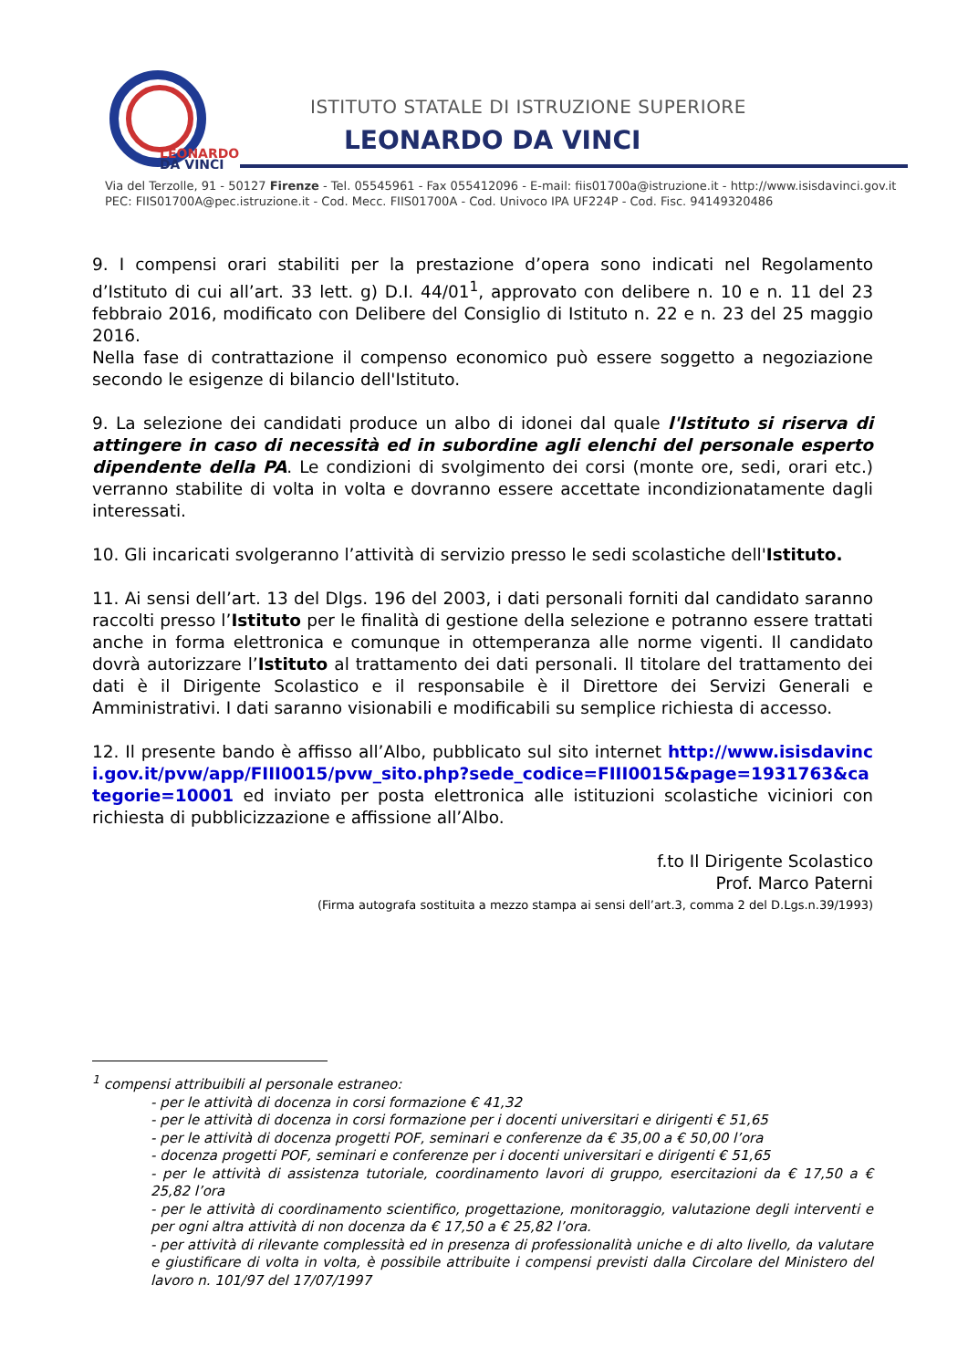LEONARDO
DA VINCI
ISTITUTO STATALE DI ISTRUZIONE SUPERIORE
LEONARDO DA VINCI
Via del Terzolle, 91 - 50127 Firenze - Tel. 05545961 - Fax 055412096 - E-mail: fiis01700a@istruzione.it - http://www.isisdavinci.gov.it
PEC: FIIS01700A@pec.istruzione.it - Cod. Mecc. FIIS01700A - Cod. Univoco IPA UF224P - Cod. Fisc. 94149320486
9. I compensi orari stabiliti per la prestazione d’opera sono indicati nel Regolamento d’Istituto di cui all’art. 33 lett. g) D.I. 44/01<sup>1</sup>, approvato con delibere n. 10 e n. 11 del 23 febbraio 2016, modificato con Delibere del Consiglio di Istituto n. 22 e n. 23 del 25 maggio 2016.
Nella fase di contrattazione il compenso economico può essere soggetto a negoziazione secondo le esigenze di bilancio dell'Istituto.
9. La selezione dei candidati produce un albo di idonei dal quale l'Istituto si riserva di attingere in caso di necessità ed in subordine agli elenchi del personale esperto dipendente della PA. Le condizioni di svolgimento dei corsi (monte ore, sedi, orari etc.) verranno stabilite di volta in volta e dovranno essere accettate incondizionatamente dagli interessati.
10. Gli incaricati svolgeranno l’attività di servizio presso le sedi scolastiche dell'Istituto.
11. Ai sensi dell’art. 13 del Dlgs. 196 del 2003, i dati personali forniti dal candidato saranno raccolti presso l’Istituto per le finalità di gestione della selezione e potranno essere trattati anche in forma elettronica e comunque in ottemperanza alle norme vigenti. Il candidato dovrà autorizzare l’Istituto al trattamento dei dati personali. Il titolare del trattamento dei dati è il Dirigente Scolastico e il responsabile è il Direttore dei Servizi Generali e Amministrativi. I dati saranno visionabili e modificabili su semplice richiesta di accesso.
12. Il presente bando è affisso all’Albo, pubblicato sul sito internet http://www.isisdavinci.gov.it/pvw/app/FIII0015/pvw_sito.php?sede_codice=FIII0015&page=1931763&categorie=10001 ed inviato per posta elettronica alle istituzioni scolastiche viciniori con richiesta di pubblicizzazione e affissione all’Albo.
f.to Il Dirigente Scolastico
Prof. Marco Paterni
(Firma autografa sostituita a mezzo stampa ai sensi dell’art.3, comma 2 del D.Lgs.n.39/1993)
<sup>1</sup> compensi attribuibili al personale estraneo:
- per le attività di docenza in corsi formazione € 41,32
- per le attività di docenza in corsi formazione per i docenti universitari e dirigenti € 51,65
- per le attività di docenza progetti POF, seminari e conferenze da € 35,00 a € 50,00 l’ora
- docenza progetti POF, seminari e conferenze per i docenti universitari e dirigenti € 51,65
- per le attività di assistenza tutoriale, coordinamento lavori di gruppo, esercitazioni da € 17,50 a € 25,82 l’ora
- per le attività di coordinamento scientifico, progettazione, monitoraggio, valutazione degli interventi e per ogni altra attività di non docenza da € 17,50 a € 25,82 l’ora.
- per attività di rilevante complessità ed in presenza di professionalità uniche e di alto livello, da valutare e giustificare di volta in volta, è possibile attribuite i compensi previsti dalla Circolare del Ministero del lavoro n. 101/97 del 17/07/1997